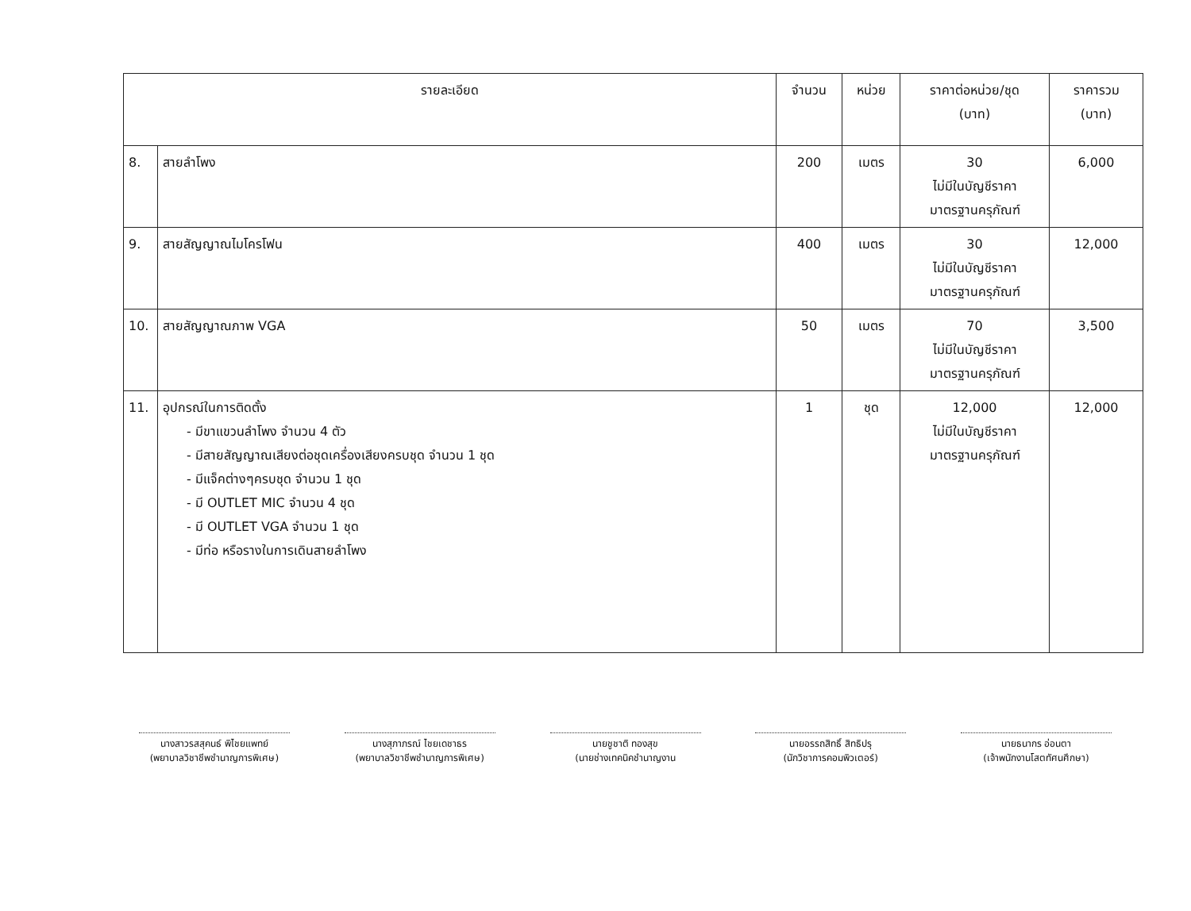| รายละเอียด | | จำนวน | หน่วย | ราคาต่อหน่วย/ชุด (บาท) | ราคารวม (บาท) |
| --- | --- | --- | --- | --- | --- |
| 8. | สายลำโพง | 200 | เมตร | 30 ไม่มีในบัญชีราคา มาตรฐานครุภัณฑ์ | 6,000 |
| 9. | สายสัญญาณไมโครโฟน | 400 | เมตร | 30 ไม่มีในบัญชีราคา มาตรฐานครุภัณฑ์ | 12,000 |
| 10. | สายสัญญาณภาพ VGA | 50 | เมตร | 70 ไม่มีในบัญชีราคา มาตรฐานครุภัณฑ์ | 3,500 |
| 11. | อุปกรณ์ในการติดตั้ง - มีขาแขวนลำโพง จำนวน 4 ตัว - มีสายสัญญาณเสียงต่อชุดเครื่องเสียงครบชุด จำนวน 1 ชุด - มีแจ็คต่างๆครบชุด จำนวน 1 ชุด - มี OUTLET MIC จำนวน 4 ชุด - มี OUTLET VGA จำนวน 1 ชุด - มีท่อ หรือรางในการเดินสายลำโพง | 1 | ชุด | 12,000 ไม่มีในบัญชีราคา มาตรฐานครุภัณฑ์ | 12,000 |
นางสาวรสสุคนธ์ พิไชยแพทย์
(พยาบาลวิชาชีพชำนาญการพิเศษ)
นางสุภาภรณ์ ไชยเดชาธร
(พยาบาลวิชาชีพชำนาญการพิเศษ)
นายชูชาติ ทองสุข
(นายช่างเทคนิคชำนาญงาน
นายอรรถสิทธิ์ สิทธิปรุ
(นักวิชาการคอมพิวเตอร์)
นายธนากร อ่อนตา
(เจ้าพนักงานโสตทัศนศึกษา)